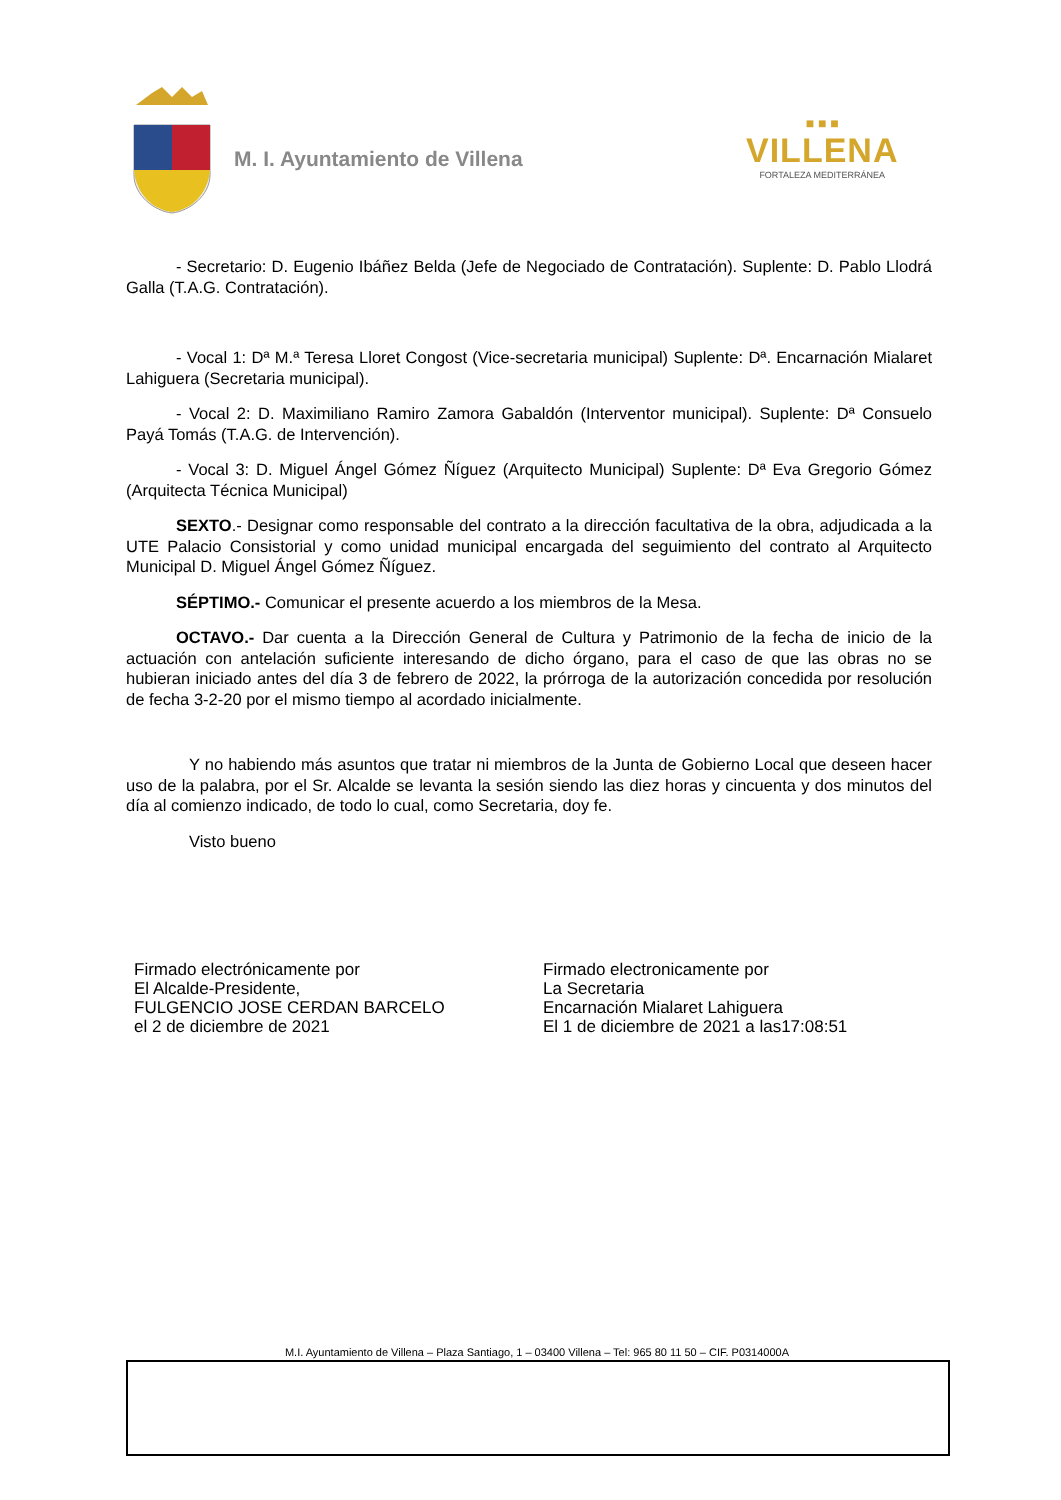M. I. Ayuntamiento de Villena
■ ■ ■
VILLENA
FORTALEZA MEDITERRÁNEA
- Secretario: D. Eugenio Ibáñez Belda (Jefe de Negociado de Contratación). Suplente: D. Pablo Llodrá Galla (T.A.G. Contratación).
- Vocal 1: Dª M.ª Teresa Lloret Congost (Vice-secretaria municipal) Suplente: Dª. Encarnación Mialaret Lahiguera (Secretaria municipal).
- Vocal 2: D. Maximiliano Ramiro Zamora Gabaldón (Interventor municipal). Suplente: Dª Consuelo Payá Tomás (T.A.G. de Intervención).
- Vocal 3: D. Miguel Ángel Gómez Ñíguez (Arquitecto Municipal) Suplente: Dª Eva Gregorio Gómez (Arquitecta Técnica Municipal)
SEXTO.- Designar como responsable del contrato a la dirección facultativa de la obra, adjudicada a la UTE Palacio Consistorial y como unidad municipal encargada del seguimiento del contrato al Arquitecto Municipal D. Miguel Ángel Gómez Ñíguez.
SÉPTIMO.- Comunicar el presente acuerdo a los miembros de la Mesa.
OCTAVO.- Dar cuenta a la Dirección General de Cultura y Patrimonio de la fecha de inicio de la actuación con antelación suficiente interesando de dicho órgano, para el caso de que las obras no se hubieran iniciado antes del día 3 de febrero de 2022, la prórroga de la autorización concedida por resolución de fecha 3-2-20 por el mismo tiempo al acordado inicialmente.
Y no habiendo más asuntos que tratar ni miembros de la Junta de Gobierno Local que deseen hacer uso de la palabra, por el Sr. Alcalde se levanta la sesión siendo las diez horas y cincuenta y dos minutos del día al comienzo indicado, de todo lo cual, como Secretaria, doy fe.
Visto bueno
Firmado electrónicamente por
El Alcalde-Presidente,
FULGENCIO JOSE CERDAN BARCELO
el 2 de diciembre de 2021
Firmado electronicamente por
La Secretaria
Encarnación Mialaret Lahiguera
El 1 de diciembre de 2021 a las17:08:51
M.I. Ayuntamiento de Villena – Plaza Santiago, 1 – 03400 Villena – Tel: 965 80 11 50 – CIF. P0314000A